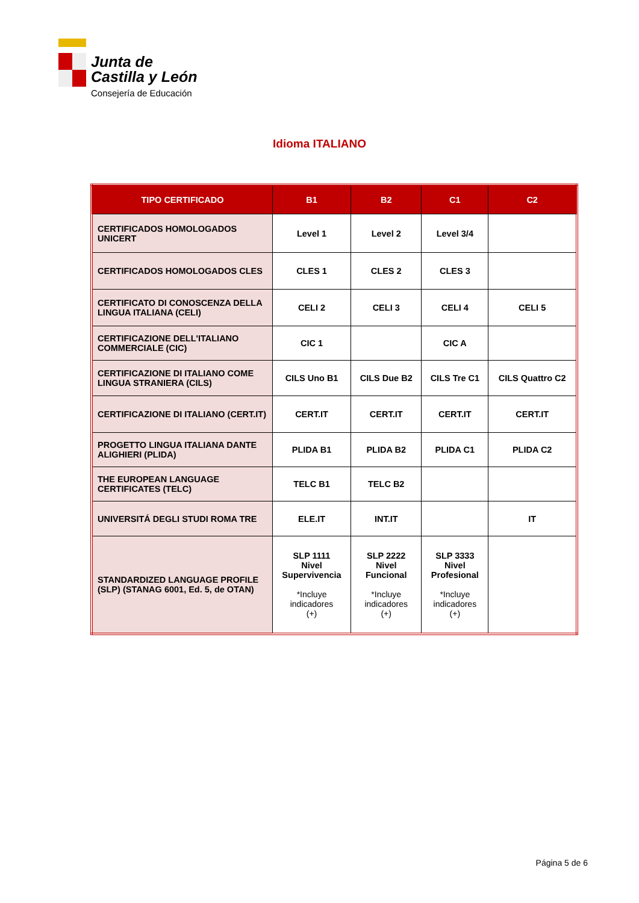Junta de
Castilla y León
Consejería de Educación
Idioma ITALIANO
| TIPO CERTIFICADO | B1 | B2 | C1 | C2 |
| --- | --- | --- | --- | --- |
| CERTIFICADOS HOMOLOGADOS UNICERT | Level 1 | Level 2 | Level 3/4 | |
| CERTIFICADOS HOMOLOGADOS CLES | CLES 1 | CLES 2 | CLES 3 | |
| CERTIFICATO DI CONOSCENZA DELLA LINGUA ITALIANA (CELI) | CELI 2 | CELI 3 | CELI 4 | CELI 5 |
| CERTIFICAZIONE DELL'ITALIANO COMMERCIALE (CIC) | CIC 1 | | CIC A | |
| CERTIFICAZIONE DI ITALIANO COME LINGUA STRANIERA (CILS) | CILS Uno B1 | CILS Due B2 | CILS Tre C1 | CILS Quattro C2 |
| CERTIFICAZIONE DI ITALIANO (CERT.IT) | CERT.IT | CERT.IT | CERT.IT | CERT.IT |
| PROGETTO LINGUA ITALIANA DANTE ALIGHIERI (PLIDA) | PLIDA B1 | PLIDA B2 | PLIDA C1 | PLIDA C2 |
| THE EUROPEAN LANGUAGE CERTIFICATES (TELC) | TELC B1 | TELC B2 | | |
| UNIVERSITÁ DEGLI STUDI ROMA TRE | ELE.IT | INT.IT | | IT |
| STANDARDIZED LANGUAGE PROFILE (SLP) (STANAG 6001, Ed. 5, de OTAN) | SLP 1111 Nivel Supervivencia *Incluye indicadores (+) | SLP 2222 Nivel Funcional *Incluye indicadores (+) | SLP 3333 Nivel Profesional *Incluye indicadores (+) | |
Página 5 de 6